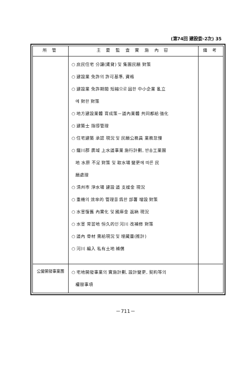(第74回 建設委-2次) 35
| 所 管 | 主 要 監 査 實 施 內 容 | 備 考 |
| --- | --- | --- |
| | ○ 庶民住宅 分讓(賃貸) 및 集團民願 對策 ○ 建設業 免許의 許可基準, 資格 ○ 建設業 免許期間 短縮으로 因한 中小企業 亂立 에 對한 對策 ○ 地方建設業體 育成策－道內業體 共同都給 強化 ○ 建築士 指導管理 ○ 住宅建築 承認 現況 및 民願公務員 業務怠慢 ○ 鐵川郡 廣域 上水道事業 施行計劃, 반송工業團 地 水原 不足 對策 및 取水場 變更에 따른 民 願處理 ○ 淸州市 淨水場 建設 道 支援金 現況 ○ 重機의 效率的 管理을 爲한 部署 增設 對策 ○ 水害復舊 內實化 및 國庫金 返納 現況 ○ 水害 常習地 恒久的인 河川 改補修 對策 ○ 道內 骨材 需給現況 및 埋藏量(推計) ○ 河川 編入 私有土地 補償 | |
| 公營開發事業團 | ○ 宅地開發事業의 實施計劃, 設計變更, 契約等의 權限事項 | |
－711－